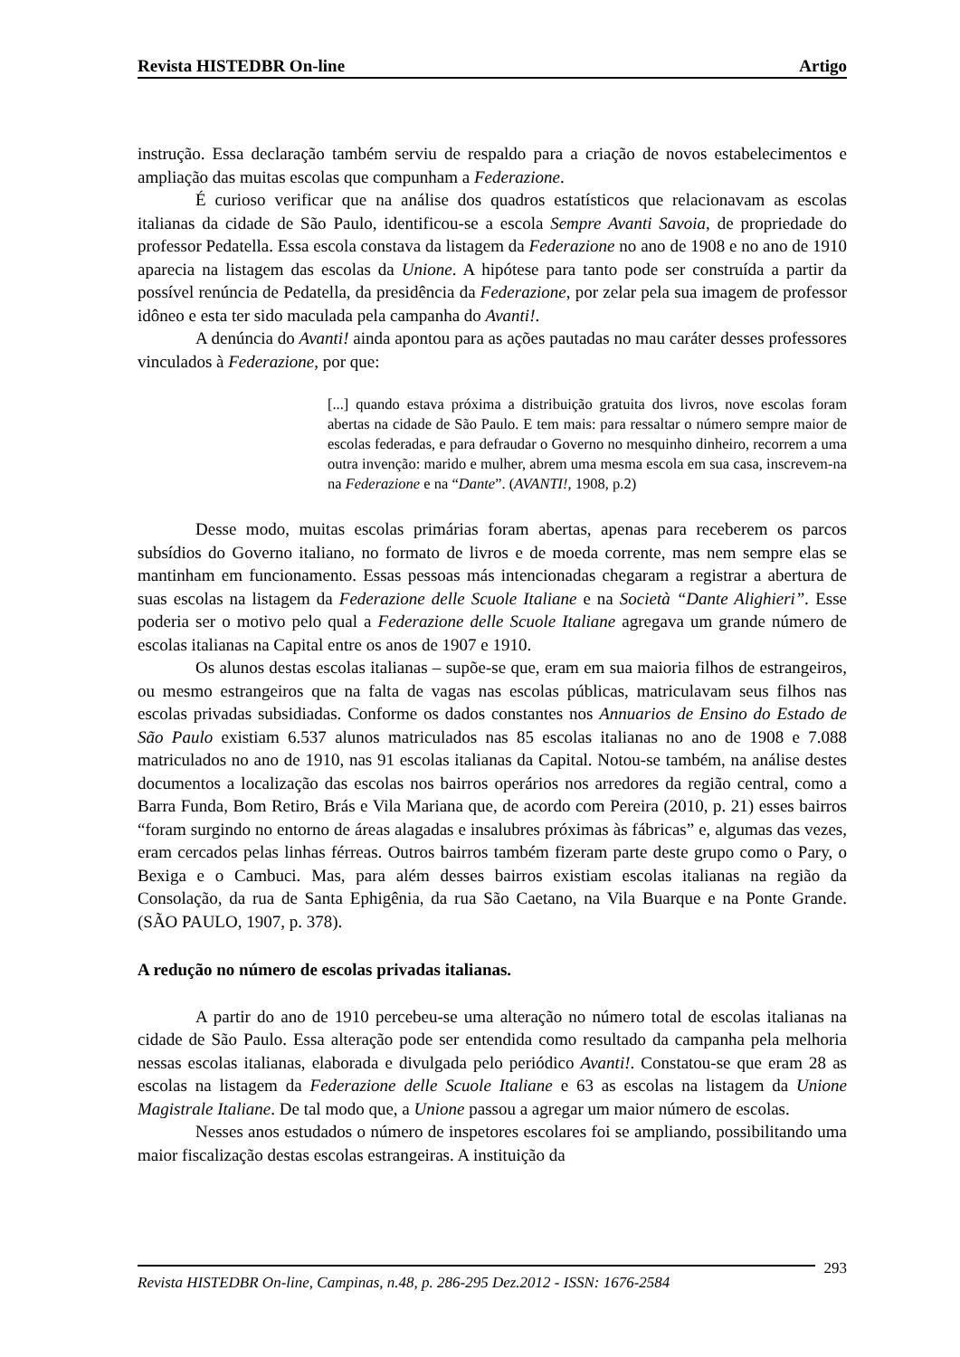Revista HISTEDBR On-line Artigo
instrução. Essa declaração também serviu de respaldo para a criação de novos estabelecimentos e ampliação das muitas escolas que compunham a Federazione.
É curioso verificar que na análise dos quadros estatísticos que relacionavam as escolas italianas da cidade de São Paulo, identificou-se a escola Sempre Avanti Savoia, de propriedade do professor Pedatella. Essa escola constava da listagem da Federazione no ano de 1908 e no ano de 1910 aparecia na listagem das escolas da Unione. A hipótese para tanto pode ser construída a partir da possível renúncia de Pedatella, da presidência da Federazione, por zelar pela sua imagem de professor idôneo e esta ter sido maculada pela campanha do Avanti!.
A denúncia do Avanti! ainda apontou para as ações pautadas no mau caráter desses professores vinculados à Federazione, por que:
[...] quando estava próxima a distribuição gratuita dos livros, nove escolas foram abertas na cidade de São Paulo. E tem mais: para ressaltar o número sempre maior de escolas federadas, e para defraudar o Governo no mesquinho dinheiro, recorrem a uma outra invenção: marido e mulher, abrem uma mesma escola em sua casa, inscrevem-na na Federazione e na “Dante”. (AVANTI!, 1908, p.2)
Desse modo, muitas escolas primárias foram abertas, apenas para receberem os parcos subsídios do Governo italiano, no formato de livros e de moeda corrente, mas nem sempre elas se mantinham em funcionamento. Essas pessoas más intencionadas chegaram a registrar a abertura de suas escolas na listagem da Federazione delle Scuole Italiane e na Società “Dante Alighieri”. Esse poderia ser o motivo pelo qual a Federazione delle Scuole Italiane agregava um grande número de escolas italianas na Capital entre os anos de 1907 e 1910.
Os alunos destas escolas italianas – supõe-se que, eram em sua maioria filhos de estrangeiros, ou mesmo estrangeiros que na falta de vagas nas escolas públicas, matriculavam seus filhos nas escolas privadas subsidiadas. Conforme os dados constantes nos Annuarios de Ensino do Estado de São Paulo existiam 6.537 alunos matriculados nas 85 escolas italianas no ano de 1908 e 7.088 matriculados no ano de 1910, nas 91 escolas italianas da Capital. Notou-se também, na análise destes documentos a localização das escolas nos bairros operários nos arredores da região central, como a Barra Funda, Bom Retiro, Brás e Vila Mariana que, de acordo com Pereira (2010, p. 21) esses bairros “foram surgindo no entorno de áreas alagadas e insalubres próximas às fábricas” e, algumas das vezes, eram cercados pelas linhas férreas. Outros bairros também fizeram parte deste grupo como o Pary, o Bexiga e o Cambuci. Mas, para além desses bairros existiam escolas italianas na região da Consolação, da rua de Santa Ephigênia, da rua São Caetano, na Vila Buarque e na Ponte Grande. (SÃO PAULO, 1907, p. 378).
A redução no número de escolas privadas italianas.
A partir do ano de 1910 percebeu-se uma alteração no número total de escolas italianas na cidade de São Paulo. Essa alteração pode ser entendida como resultado da campanha pela melhoria nessas escolas italianas, elaborada e divulgada pelo periódico Avanti!. Constatou-se que eram 28 as escolas na listagem da Federazione delle Scuole Italiane e 63 as escolas na listagem da Unione Magistrale Italiane. De tal modo que, a Unione passou a agregar um maior número de escolas.
Nesses anos estudados o número de inspetores escolares foi se ampliando, possibilitando uma maior fiscalização destas escolas estrangeiras. A instituição da
Revista HISTEDBR On-line, Campinas, n.48, p. 286-295 Dez.2012 - ISSN: 1676-2584
293